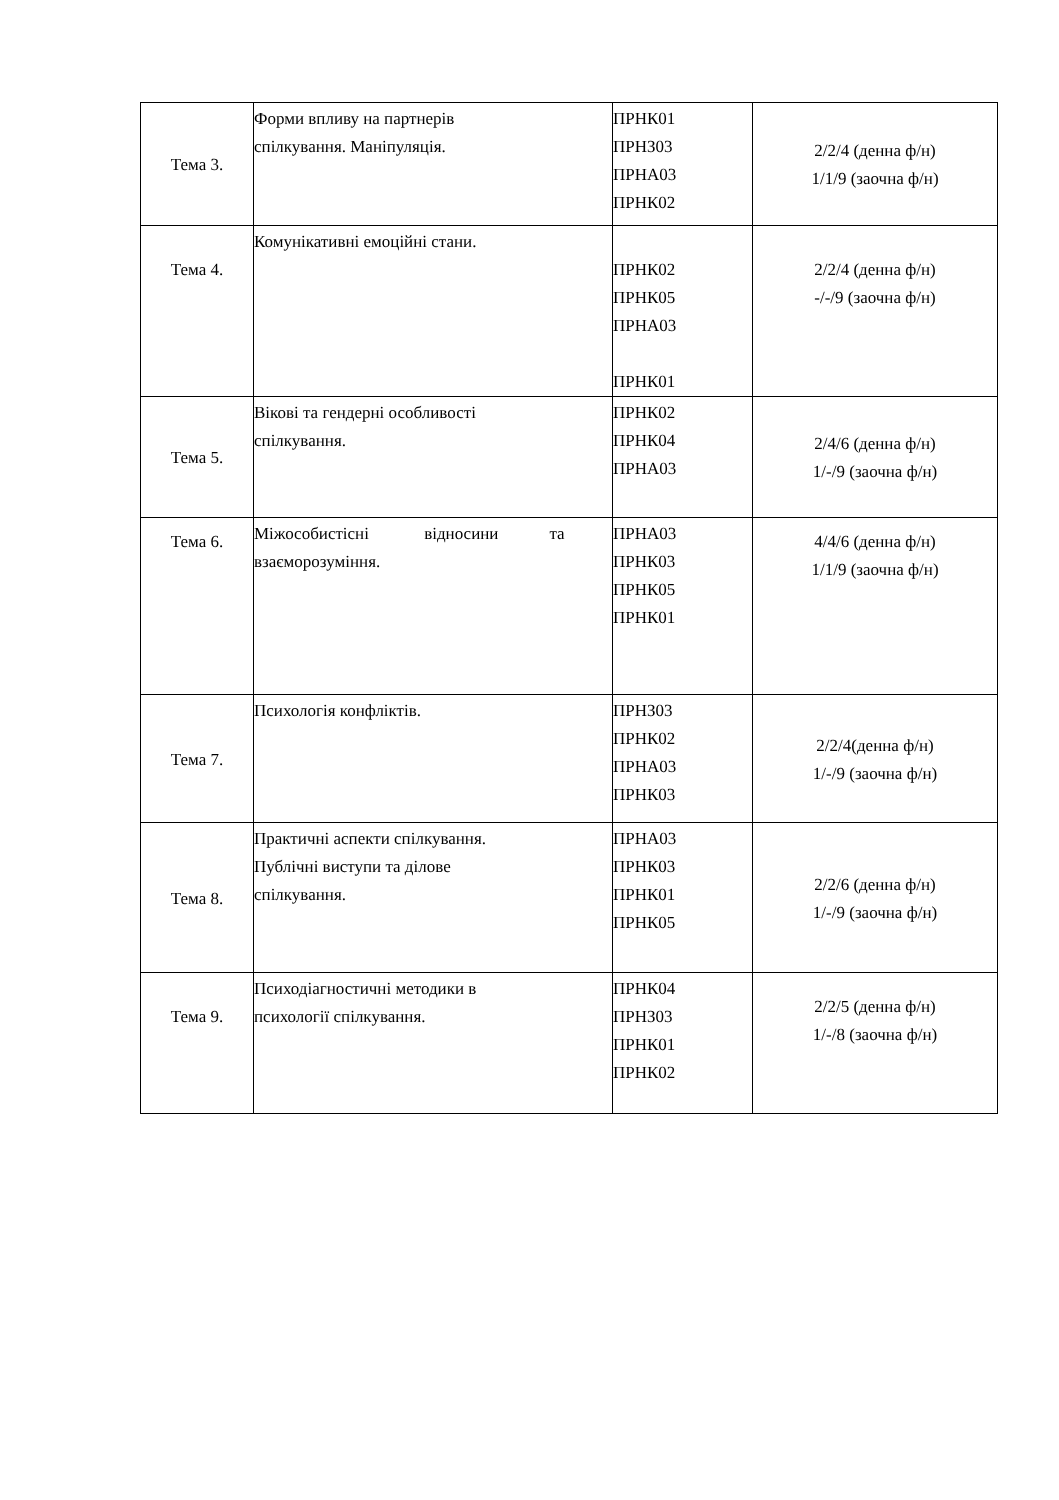| Тема 3. | Форми впливу на партнерів спілкування. Маніпуляція. | ПРНК01 ПРНЗ03 ПРНА03 ПРНК02 | 2/2/4 (денна ф/н) 1/1/9 (заочна ф/н) |
| Тема 4. | Комунікативні емоційні стани. | ПРНК02 ПРНК05 ПРНА03 ПРНК01 | 2/2/4 (денна ф/н) -/-/9 (заочна ф/н) |
| Тема 5. | Вікові та гендерні особливості спілкування. | ПРНК02 ПРНК04 ПРНА03 | 2/4/6 (денна ф/н) 1/-/9 (заочна ф/н) |
| Тема 6. | Міжособистісні відносини та взаєморозуміння. | ПРНА03 ПРНК03 ПРНК05 ПРНК01 | 4/4/6 (денна ф/н) 1/1/9 (заочна ф/н) |
| Тема 7. | Психологія конфліктів. | ПРНЗ03 ПРНК02 ПРНА03 ПРНК03 | 2/2/4(денна ф/н) 1/-/9 (заочна ф/н) |
| Тема 8. | Практичні аспекти спілкування. Публічні виступи та ділове спілкування. | ПРНА03 ПРНК03 ПРНК01 ПРНК05 | 2/2/6 (денна ф/н) 1/-/9 (заочна ф/н) |
| Тема 9. | Психодіагностичні методики в психології спілкування. | ПРНК04 ПРНЗ03 ПРНК01 ПРНК02 | 2/2/5 (денна ф/н) 1/-/8 (заочна ф/н) |